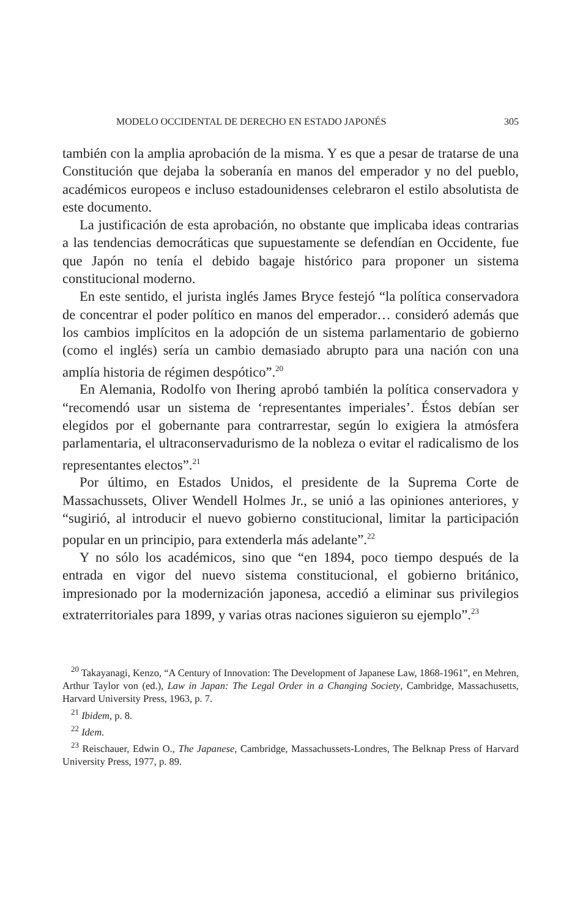MODELO OCCIDENTAL DE DERECHO EN ESTADO JAPONÉS 305
también con la amplia aprobación de la misma. Y es que a pesar de tratarse de una Constitución que dejaba la soberanía en manos del emperador y no del pueblo, académicos europeos e incluso estadounidenses celebraron el estilo absolutista de este documento.
La justificación de esta aprobación, no obstante que implicaba ideas contrarias a las tendencias democráticas que supuestamente se defendían en Occidente, fue que Japón no tenía el debido bagaje histórico para proponer un sistema constitucional moderno.
En este sentido, el jurista inglés James Bryce festejó “la política conservadora de concentrar el poder político en manos del emperador… consideró además que los cambios implícitos en la adopción de un sistema parlamentario de gobierno (como el inglés) sería un cambio demasiado abrupto para una nación con una amplía historia de régimen despótico”.<sup>20</sup>
En Alemania, Rodolfo von Ihering aprobó también la política conservadora y “recomendó usar un sistema de ‘representantes imperiales’. Éstos debían ser elegidos por el gobernante para contrarrestar, según lo exigiera la atmósfera parlamentaria, el ultraconservadurismo de la nobleza o evitar el radicalismo de los representantes electos”.<sup>21</sup>
Por último, en Estados Unidos, el presidente de la Suprema Corte de Massachussets, Oliver Wendell Holmes Jr., se unió a las opiniones anteriores, y “sugirió, al introducir el nuevo gobierno constitucional, limitar la participación popular en un principio, para extenderla más adelante”.<sup>22</sup>
Y no sólo los académicos, sino que “en 1894, poco tiempo después de la entrada en vigor del nuevo sistema constitucional, el gobierno británico, impresionado por la modernización japonesa, accedió a eliminar sus privilegios extraterritoriales para 1899, y varias otras naciones siguieron su ejemplo”.<sup>23</sup>
<sup>20</sup> Takayanagi, Kenzo, “A Century of Innovation: The Development of Japanese Law, 1868-1961”, en Mehren, Arthur Taylor von (ed.), Law in Japan: The Legal Order in a Changing Society, Cambridge, Massachusetts, Harvard University Press, 1963, p. 7.
<sup>21</sup> Ibidem, p. 8.
<sup>22</sup> Idem.
<sup>23</sup> Reischauer, Edwin O., The Japanese, Cambridge, Massachussets-Londres, The Belknap Press of Harvard University Press, 1977, p. 89.